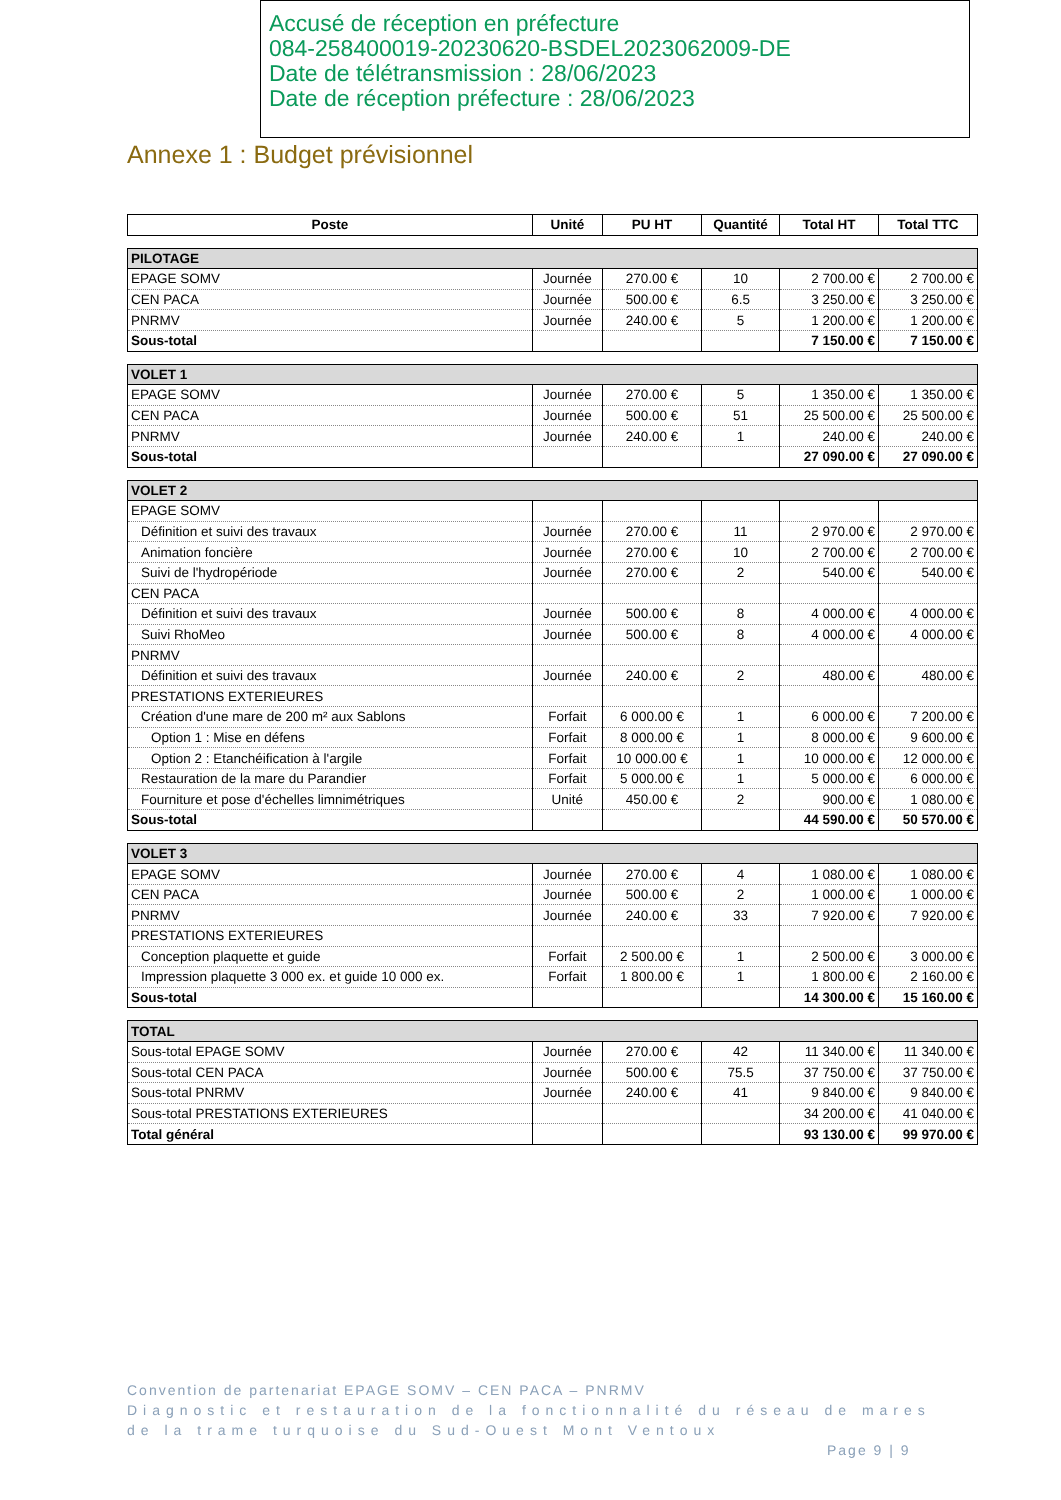Accusé de réception en préfecture
084-258400019-20230620-BSDEL2023062009-DE
Date de télétransmission : 28/06/2023
Date de réception préfecture : 28/06/2023
Annexe 1 : Budget prévisionnel
| Poste | Unité | PU HT | Quantité | Total HT | Total TTC |
| --- | --- | --- | --- | --- | --- |
| PILOTAGE | | | | | |
| EPAGE SOMV | Journée | 270.00 € | 10 | 2 700.00 € | 2 700.00 € |
| CEN PACA | Journée | 500.00 € | 6.5 | 3 250.00 € | 3 250.00 € |
| PNRMV | Journée | 240.00 € | 5 | 1 200.00 € | 1 200.00 € |
| Sous-total | | | | 7 150.00 € | 7 150.00 € |
| VOLET 1 | | | | | |
| EPAGE SOMV | Journée | 270.00 € | 5 | 1 350.00 € | 1 350.00 € |
| CEN PACA | Journée | 500.00 € | 51 | 25 500.00 € | 25 500.00 € |
| PNRMV | Journée | 240.00 € | 1 | 240.00 € | 240.00 € |
| Sous-total | | | | 27 090.00 € | 27 090.00 € |
| VOLET 2 | | | | | |
| EPAGE SOMV | | | | | |
| Définition et suivi des travaux | Journée | 270.00 € | 11 | 2 970.00 € | 2 970.00 € |
| Animation foncière | Journée | 270.00 € | 10 | 2 700.00 € | 2 700.00 € |
| Suivi de l'hydropériode | Journée | 270.00 € | 2 | 540.00 € | 540.00 € |
| CEN PACA | | | | | |
| Définition et suivi des travaux | Journée | 500.00 € | 8 | 4 000.00 € | 4 000.00 € |
| Suivi RhoMeo | Journée | 500.00 € | 8 | 4 000.00 € | 4 000.00 € |
| PNRMV | | | | | |
| Définition et suivi des travaux | Journée | 240.00 € | 2 | 480.00 € | 480.00 € |
| PRESTATIONS EXTERIEURES | | | | | |
| Création d'une mare de 200 m² aux Sablons | Forfait | 6 000.00 € | 1 | 6 000.00 € | 7 200.00 € |
| Option 1 : Mise en défens | Forfait | 8 000.00 € | 1 | 8 000.00 € | 9 600.00 € |
| Option 2 : Etanchéification à l'argile | Forfait | 10 000.00 € | 1 | 10 000.00 € | 12 000.00 € |
| Restauration de la mare du Parandier | Forfait | 5 000.00 € | 1 | 5 000.00 € | 6 000.00 € |
| Fourniture et pose d'échelles limnimétriques | Unité | 450.00 € | 2 | 900.00 € | 1 080.00 € |
| Sous-total | | | | 44 590.00 € | 50 570.00 € |
| VOLET 3 | | | | | |
| EPAGE SOMV | Journée | 270.00 € | 4 | 1 080.00 € | 1 080.00 € |
| CEN PACA | Journée | 500.00 € | 2 | 1 000.00 € | 1 000.00 € |
| PNRMV | Journée | 240.00 € | 33 | 7 920.00 € | 7 920.00 € |
| PRESTATIONS EXTERIEURES | | | | | |
| Conception plaquette et guide | Forfait | 2 500.00 € | 1 | 2 500.00 € | 3 000.00 € |
| Impression plaquette 3 000 ex. et guide 10 000 ex. | Forfait | 1 800.00 € | 1 | 1 800.00 € | 2 160.00 € |
| Sous-total | | | | 14 300.00 € | 15 160.00 € |
| TOTAL | | | | | |
| Sous-total EPAGE SOMV | Journée | 270.00 € | 42 | 11 340.00 € | 11 340.00 € |
| Sous-total CEN PACA | Journée | 500.00 € | 75.5 | 37 750.00 € | 37 750.00 € |
| Sous-total PNRMV | Journée | 240.00 € | 41 | 9 840.00 € | 9 840.00 € |
| Sous-total PRESTATIONS EXTERIEURES | | | | 34 200.00 € | 41 040.00 € |
| Total général | | | | 93 130.00 € | 99 970.00 € |
Convention de partenariat EPAGE SOMV – CEN PACA – PNRMV
Diagnostic et restauration de la fonctionnalité du réseau de mares
de la trame turquoise du Sud-Ouest Mont Ventoux
Page 9 | 9